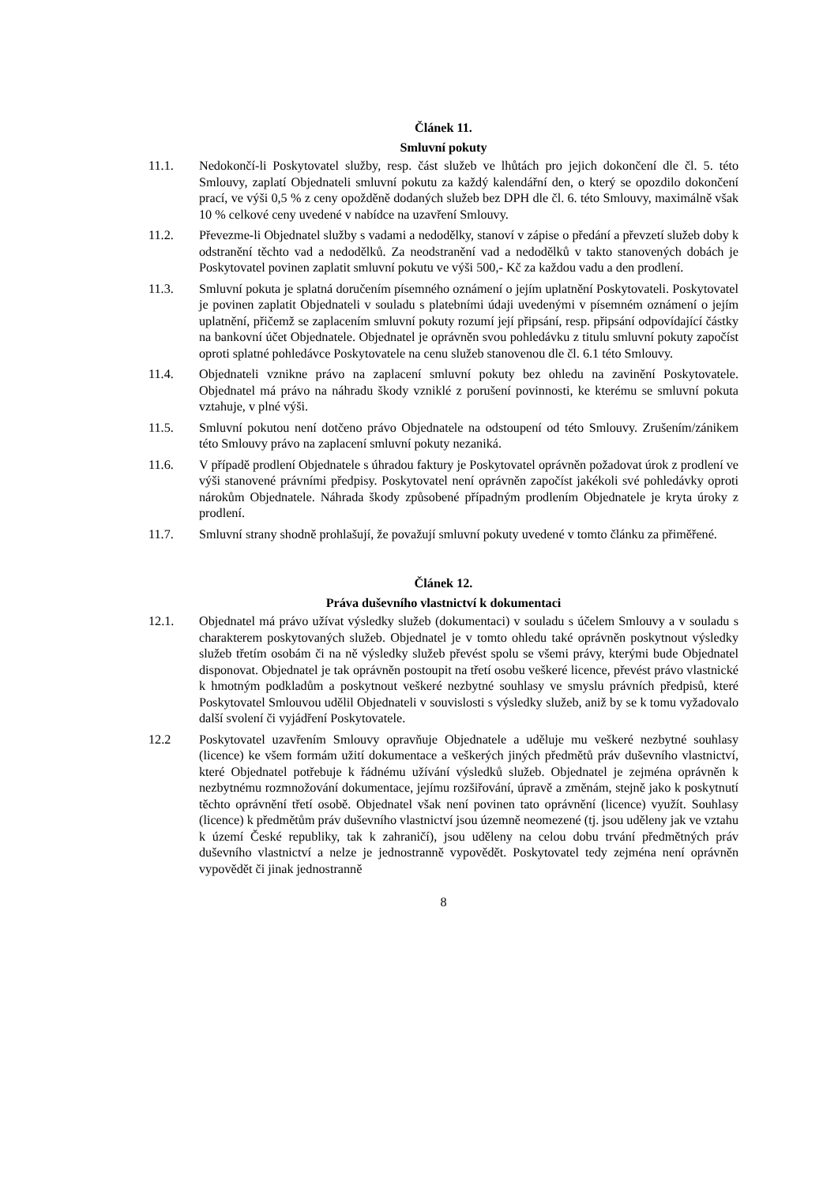Článek 11.
Smluvní pokuty
11.1. Nedokončí-li Poskytovatel služby, resp. část služeb ve lhůtách pro jejich dokončení dle čl. 5. této Smlouvy, zaplatí Objednateli smluvní pokutu za každý kalendářní den, o který se opozdilo dokončení prací, ve výši 0,5 % z ceny opožděně dodaných služeb bez DPH dle čl. 6. této Smlouvy, maximálně však 10 % celkové ceny uvedené v nabídce na uzavření Smlouvy.
11.2. Převezme-li Objednatel služby s vadami a nedodělky, stanoví v zápise o předání a převzetí služeb doby k odstranění těchto vad a nedodělků. Za neodstranění vad a nedodělků v takto stanovených dobách je Poskytovatel povinen zaplatit smluvní pokutu ve výši 500,- Kč za každou vadu a den prodlení.
11.3. Smluvní pokuta je splatná doručením písemného oznámení o jejím uplatnění Poskytovateli. Poskytovatel je povinen zaplatit Objednateli v souladu s platebními údaji uvedenými v písemném oznámení o jejím uplatnění, přičemž se zaplacením smluvní pokuty rozumí její připsání, resp. připsání odpovídající částky na bankovní účet Objednatele. Objednatel je oprávněn svou pohledávku z titulu smluvní pokuty započíst oproti splatné pohledávce Poskytovatele na cenu služeb stanovenou dle čl. 6.1 této Smlouvy.
11.4. Objednateli vznikne právo na zaplacení smluvní pokuty bez ohledu na zavinění Poskytovatele. Objednatel má právo na náhradu škody vzniklé z porušení povinnosti, ke kterému se smluvní pokuta vztahuje, v plné výši.
11.5. Smluvní pokutou není dotčeno právo Objednatele na odstoupení od této Smlouvy. Zrušením/zánikem této Smlouvy právo na zaplacení smluvní pokuty nezaniká.
11.6. V případě prodlení Objednatele s úhradou faktury je Poskytovatel oprávněn požadovat úrok z prodlení ve výši stanovené právními předpisy. Poskytovatel není oprávněn započíst jakékoli své pohledávky oproti nárokům Objednatele. Náhrada škody způsobené případným prodlením Objednatele je kryta úroky z prodlení.
11.7. Smluvní strany shodně prohlašují, že považují smluvní pokuty uvedené v tomto článku za přiměřené.
Článek 12.
Práva duševního vlastnictví k dokumentaci
12.1. Objednatel má právo užívat výsledky služeb (dokumentaci) v souladu s účelem Smlouvy a v souladu s charakterem poskytovaných služeb. Objednatel je v tomto ohledu také oprávněn poskytnout výsledky služeb třetím osobám či na ně výsledky služeb převést spolu se všemi právy, kterými bude Objednatel disponovat. Objednatel je tak oprávněn postoupit na třetí osobu veškeré licence, převést právo vlastnické k hmotným podkladům a poskytnout veškeré nezbytné souhlasy ve smyslu právních předpisů, které Poskytovatel Smlouvou udělil Objednateli v souvislosti s výsledky služeb, aniž by se k tomu vyžadovalo další svolení či vyjádření Poskytovatele.
12.2 Poskytovatel uzavřením Smlouvy opravňuje Objednatele a uděluje mu veškeré nezbytné souhlasy (licence) ke všem formám užití dokumentace a veškerých jiných předmětů práv duševního vlastnictví, které Objednatel potřebuje k řádnému užívání výsledků služeb. Objednatel je zejména oprávněn k nezbytnému rozmnožování dokumentace, jejímu rozšiřování, úpravě a změnám, stejně jako k poskytnutí těchto oprávnění třetí osobě. Objednatel však není povinen tato oprávnění (licence) využít. Souhlasy (licence) k předmětům práv duševního vlastnictví jsou územně neomezené (tj. jsou uděleny jak ve vztahu k území České republiky, tak k zahraničí), jsou uděleny na celou dobu trvání předmětných práv duševního vlastnictví a nelze je jednostranně vypovědět. Poskytovatel tedy zejména není oprávněn vypovědět či jinak jednostranně
8